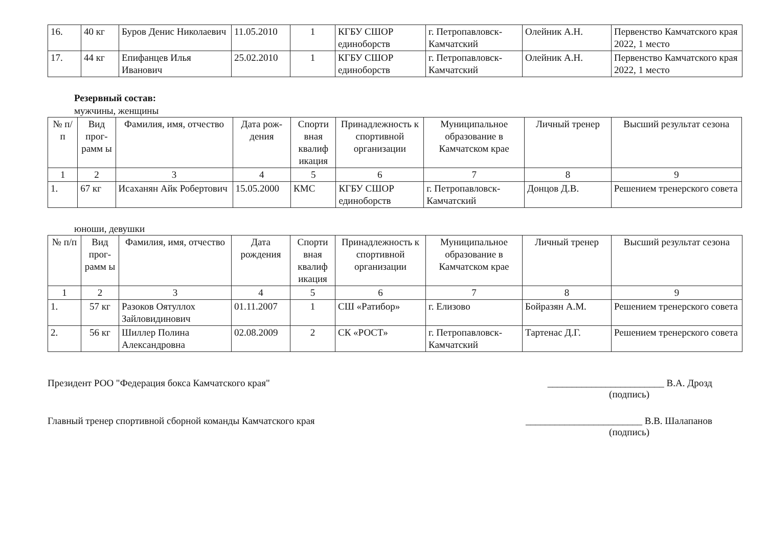| 16. | 40 кг | Буров Денис Николаевич | 11.05.2010 | 1 | КГБУ СШОР единоборств | г. Петропавловск-Камчатский | Олейник А.Н. | Первенство Камчатского края 2022, 1 место |
| 17. | 44 кг | Епифанцев Илья Иванович | 25.02.2010 | 1 | КГБУ СШОР единоборств | г. Петропавловск-Камчатский | Олейник А.Н. | Первенство Камчатского края 2022, 1 место |
Резервный состав:
мужчины, женщины
| № п/п | Вид прог-рамм ы | Фамилия, имя, отчество | Дата рож-дения | Спорти вная квалиф икация | Принадлежность к спортивной организации | Муниципальное образование в Камчатском крае | Личный тренер | Высший результат сезона |
| --- | --- | --- | --- | --- | --- | --- | --- | --- |
| 1 | 2 | 3 | 4 | 5 | 6 | 7 | 8 | 9 |
| 1. | 67 кг | Исаханян Айк Робертович | 15.05.2000 | КМС | КГБУ СШОР единоборств | г. Петропавловск-Камчатский | Донцов Д.В. | Решением тренерского совета |
юноши, девушки
| № п/п | Вид прог-рамм ы | Фамилия, имя, отчество | Дата рождения | Спорти вная квалиф икация | Принадлежность к спортивной организации | Муниципальное образование в Камчатском крае | Личный тренер | Высший результат сезона |
| --- | --- | --- | --- | --- | --- | --- | --- | --- |
| 1 | 2 | 3 | 4 | 5 | 6 | 7 | 8 | 9 |
| 1. | 57 кг | Разоков Оятуллох Зайловидинович | 01.11.2007 | 1 | СШ «Ратибор» | г. Елизово | Бойразян А.М. | Решением тренерского совета |
| 2. | 56 кг | Шиллер Полина Александровна | 02.08.2009 | 2 | СК «РОСТ» | г. Петропавловск-Камчатский | Тартенас Д.Г. | Решением тренерского совета |
Президент РОО "Федерация бокса Камчатского края" ________________________ В.А. Дрозд
(подпись)
Главный тренер спортивной сборной команды Камчатского края ________________________ В.В. Шалапанов
(подпись)